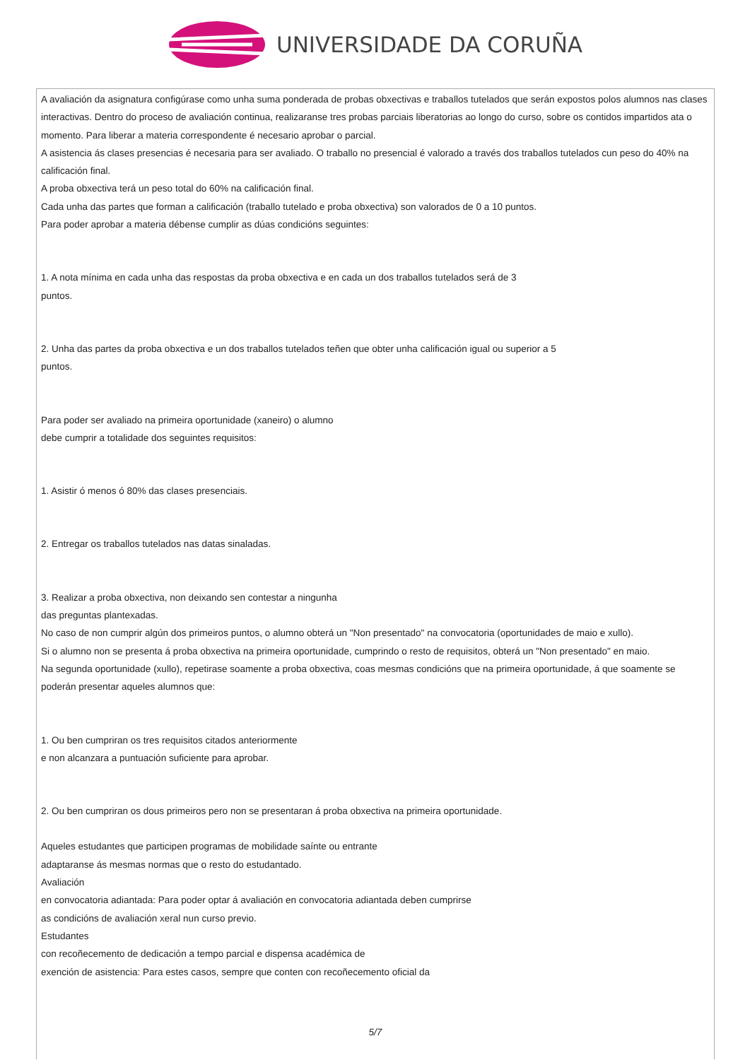UNIVERSIDADE DA CORUÑA
A avaliación da asignatura configúrase como unha suma ponderada de probas obxectivas e traballos tutelados que serán expostos polos alumnos nas clases interactivas. Dentro do proceso de avaliación continua, realizaranse tres probas parciais liberatorias ao longo do curso, sobre os contidos impartidos ata o momento. Para liberar a materia correspondente é necesario aprobar o parcial.
A asistencia ás clases presencias é necesaria para ser avaliado. O traballo no presencial é valorado a través dos traballos tutelados cun peso do 40% na calificación final.
A proba obxectiva terá un peso total do 60% na calificación final.
Cada unha das partes que forman a calificación (traballo tutelado e proba obxectiva) son valorados de 0 a 10 puntos.
Para poder aprobar a materia débense cumplir as dúas condicións seguintes:
1. A nota mínima en cada unha das respostas da proba obxectiva e en cada un dos traballos tutelados será de 3
puntos.
2. Unha das partes da proba obxectiva e un dos traballos tutelados teñen que obter unha calificación igual ou superior a 5
puntos.
Para poder ser avaliado na primeira oportunidade (xaneiro) o alumno
debe cumprir a totalidade dos seguintes requisitos:
1. Asistir ó menos ó 80% das clases presenciais.
2. Entregar os traballos tutelados nas datas sinaladas.
3. Realizar a proba obxectiva, non deixando sen contestar a ningunha
das preguntas plantexadas.
No caso de non cumprir algún dos primeiros puntos, o alumno obterá un "Non presentado" na convocatoria (oportunidades de maio e xullo).
Si o alumno non se presenta á proba obxectiva na primeira oportunidade, cumprindo o resto de requisitos, obterá un "Non presentado" en maio.
Na segunda oportunidade (xullo), repetirase soamente a proba obxectiva, coas mesmas condicións que na primeira oportunidade, á que soamente se poderán presentar aqueles alumnos que:
1. Ou ben cumpriran os tres requisitos citados anteriormente
e non alcanzara a puntuación suficiente para aprobar.
2. Ou ben cumpriran os dous primeiros pero non se presentaran á proba obxectiva na primeira oportunidade.
Aqueles estudantes que participen programas de mobilidade saínte ou entrante
adaptaranse ás mesmas normas que o resto do estudantado.
Avaliación
en convocatoria adiantada: Para poder optar á avaliación en convocatoria adiantada deben cumprirse
as condicións de avaliación xeral nun curso previo.
Estudantes
con recoñecemento de dedicación a tempo parcial e dispensa académica de
exención de asistencia: Para estes casos, sempre que conten con recoñecemento oficial da
5/7